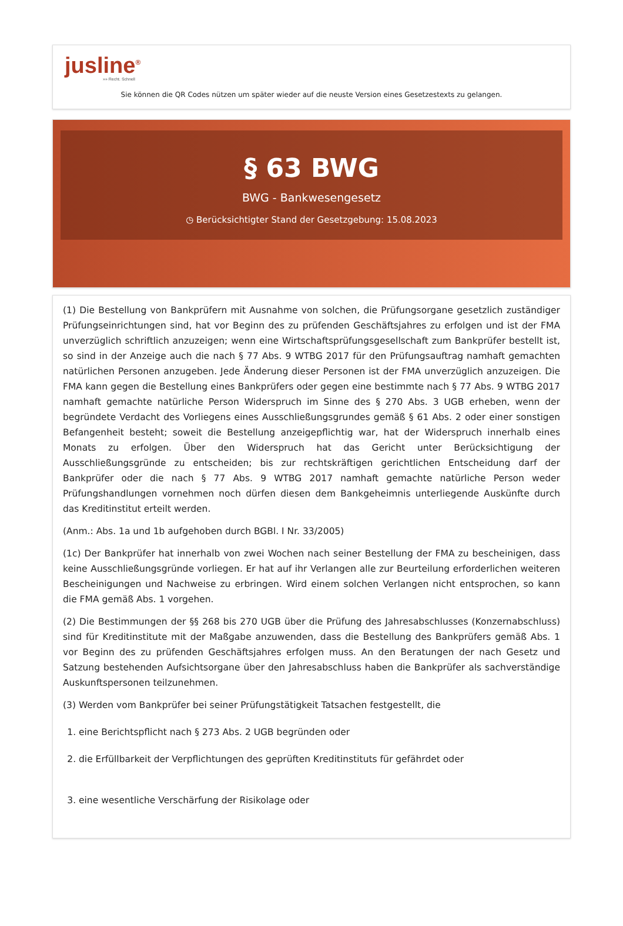jusline<sup>®</sup>
»» Recht. Schnell
Sie können die QR Codes nützen um später wieder auf die neuste Version eines Gesetzestexts zu gelangen.
§ 63 BWG
BWG - Bankwesengesetz
◷ Berücksichtigter Stand der Gesetzgebung: 15.08.2023
(1) Die Bestellung von Bankprüfern mit Ausnahme von solchen, die Prüfungsorgane gesetzlich zuständiger Prüfungseinrichtungen sind, hat vor Beginn des zu prüfenden Geschäftsjahres zu erfolgen und ist der FMA unverzüglich schriftlich anzuzeigen; wenn eine Wirtschaftsprüfungsgesellschaft zum Bankprüfer bestellt ist, so sind in der Anzeige auch die nach § 77 Abs. 9 WTBG 2017 für den Prüfungsauftrag namhaft gemachten natürlichen Personen anzugeben. Jede Änderung dieser Personen ist der FMA unverzüglich anzuzeigen. Die FMA kann gegen die Bestellung eines Bankprüfers oder gegen eine bestimmte nach § 77 Abs. 9 WTBG 2017 namhaft gemachte natürliche Person Widerspruch im Sinne des § 270 Abs. 3 UGB erheben, wenn der begründete Verdacht des Vorliegens eines Ausschließungsgrundes gemäß § 61 Abs. 2 oder einer sonstigen Befangenheit besteht; soweit die Bestellung anzeigepflichtig war, hat der Widerspruch innerhalb eines Monats zu erfolgen. Über den Widerspruch hat das Gericht unter Berücksichtigung der Ausschließungsgründe zu entscheiden; bis zur rechtskräftigen gerichtlichen Entscheidung darf der Bankprüfer oder die nach § 77 Abs. 9 WTBG 2017 namhaft gemachte natürliche Person weder Prüfungshandlungen vornehmen noch dürfen diesen dem Bankgeheimnis unterliegende Auskünfte durch das Kreditinstitut erteilt werden.
(Anm.: Abs. 1a und 1b aufgehoben durch BGBl. I Nr. 33/2005)
(1c) Der Bankprüfer hat innerhalb von zwei Wochen nach seiner Bestellung der FMA zu bescheinigen, dass keine Ausschließungsgründe vorliegen. Er hat auf ihr Verlangen alle zur Beurteilung erforderlichen weiteren Bescheinigungen und Nachweise zu erbringen. Wird einem solchen Verlangen nicht entsprochen, so kann die FMA gemäß Abs. 1 vorgehen.
(2) Die Bestimmungen der §§ 268 bis 270 UGB über die Prüfung des Jahresabschlusses (Konzernabschluss) sind für Kreditinstitute mit der Maßgabe anzuwenden, dass die Bestellung des Bankprüfers gemäß Abs. 1 vor Beginn des zu prüfenden Geschäftsjahres erfolgen muss. An den Beratungen der nach Gesetz und Satzung bestehenden Aufsichtsorgane über den Jahresabschluss haben die Bankprüfer als sachverständige Auskunftspersonen teilzunehmen.
(3) Werden vom Bankprüfer bei seiner Prüfungstätigkeit Tatsachen festgestellt, die
1. eine Berichtspflicht nach § 273 Abs. 2 UGB begründen oder
2. die Erfüllbarkeit der Verpflichtungen des geprüften Kreditinstituts für gefährdet oder
3. eine wesentliche Verschärfung der Risikolage oder